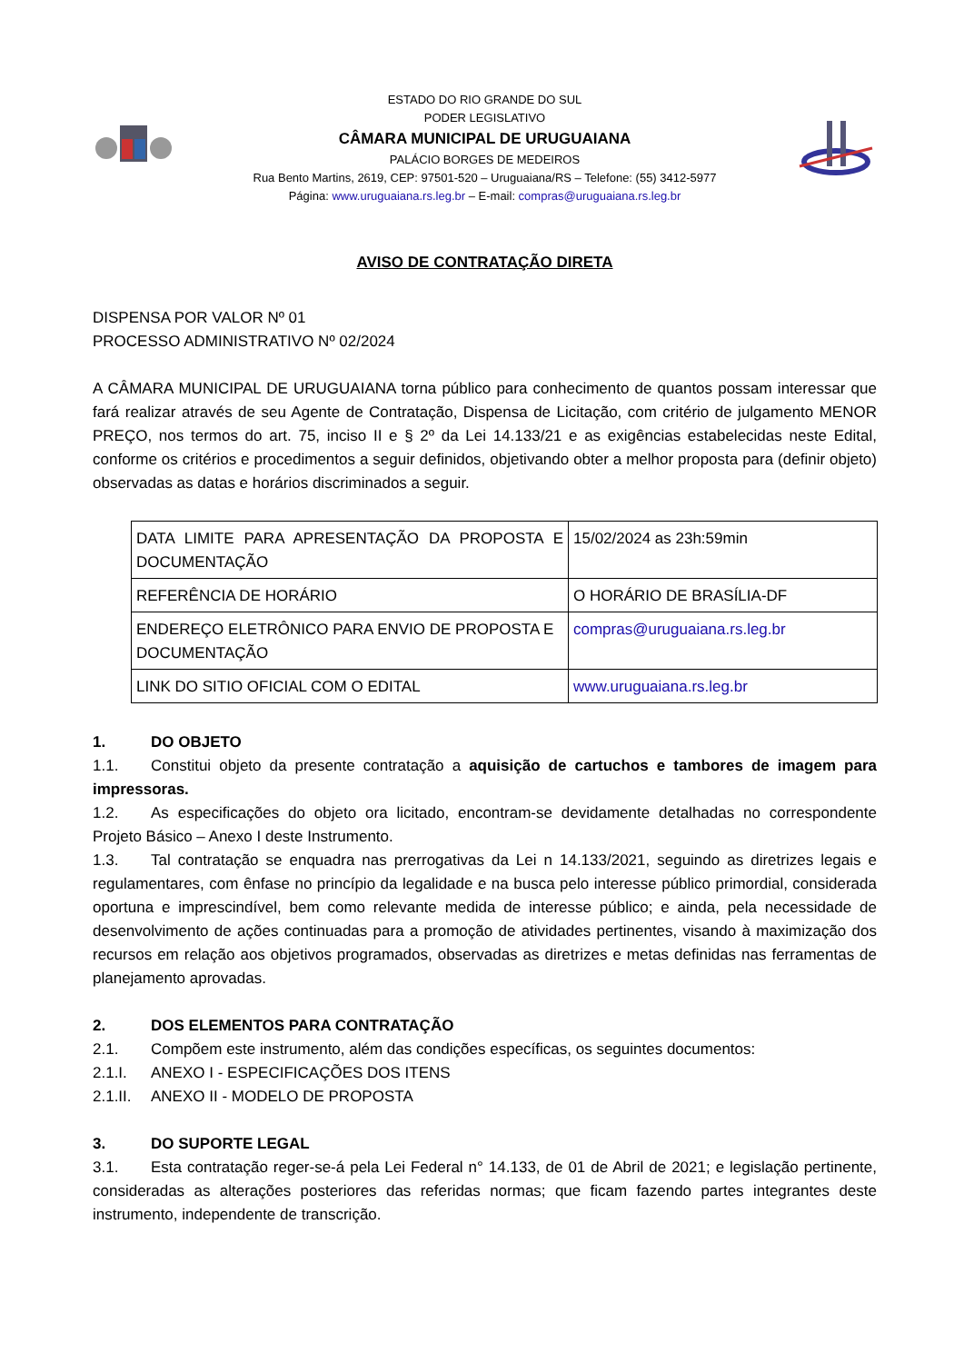ESTADO DO RIO GRANDE DO SUL
PODER LEGISLATIVO
CÂMARA MUNICIPAL DE URUGUAIANA
PALÁCIO BORGES DE MEDEIROS
Rua Bento Martins, 2619, CEP: 97501-520 – Uruguaiana/RS – Telefone: (55) 3412-5977
Página: www.uruguaiana.rs.leg.br – E-mail: compras@uruguaiana.rs.leg.br
AVISO DE CONTRATAÇÃO DIRETA
DISPENSA POR VALOR Nº 01
PROCESSO ADMINISTRATIVO Nº 02/2024
A CÂMARA MUNICIPAL DE URUGUAIANA torna público para conhecimento de quantos possam interessar que fará realizar através de seu Agente de Contratação, Dispensa de Licitação, com critério de julgamento MENOR PREÇO, nos termos do art. 75, inciso II e § 2º da Lei 14.133/21 e as exigências estabelecidas neste Edital, conforme os critérios e procedimentos a seguir definidos, objetivando obter a melhor proposta para (definir objeto) observadas as datas e horários discriminados a seguir.
| DATA LIMITE PARA APRESENTAÇÃO DA PROPOSTA E DOCUMENTAÇÃO | 15/02/2024 as 23h:59min |
| REFERÊNCIA DE HORÁRIO | O HORÁRIO DE BRASÍLIA-DF |
| ENDEREÇO ELETRÔNICO PARA ENVIO DE PROPOSTA E DOCUMENTAÇÃO | compras@uruguaiana.rs.leg.br |
| LINK DO SITIO OFICIAL COM O EDITAL | www.uruguaiana.rs.leg.br |
1. DO OBJETO
1.1. Constitui objeto da presente contratação a aquisição de cartuchos e tambores de imagem para impressoras.
1.2. As especificações do objeto ora licitado, encontram-se devidamente detalhadas no correspondente Projeto Básico – Anexo I deste Instrumento.
1.3. Tal contratação se enquadra nas prerrogativas da Lei n 14.133/2021, seguindo as diretrizes legais e regulamentares, com ênfase no princípio da legalidade e na busca pelo interesse público primordial, considerada oportuna e imprescindível, bem como relevante medida de interesse público; e ainda, pela necessidade de desenvolvimento de ações continuadas para a promoção de atividades pertinentes, visando à maximização dos recursos em relação aos objetivos programados, observadas as diretrizes e metas definidas nas ferramentas de planejamento aprovadas.
2. DOS ELEMENTOS PARA CONTRATAÇÃO
2.1. Compõem este instrumento, além das condições específicas, os seguintes documentos:
2.1.I. ANEXO I - ESPECIFICAÇÕES DOS ITENS
2.1.II. ANEXO II - MODELO DE PROPOSTA
3. DO SUPORTE LEGAL
3.1. Esta contratação reger-se-á pela Lei Federal n° 14.133, de 01 de Abril de 2021; e legislação pertinente, consideradas as alterações posteriores das referidas normas; que ficam fazendo partes integrantes deste instrumento, independente de transcrição.